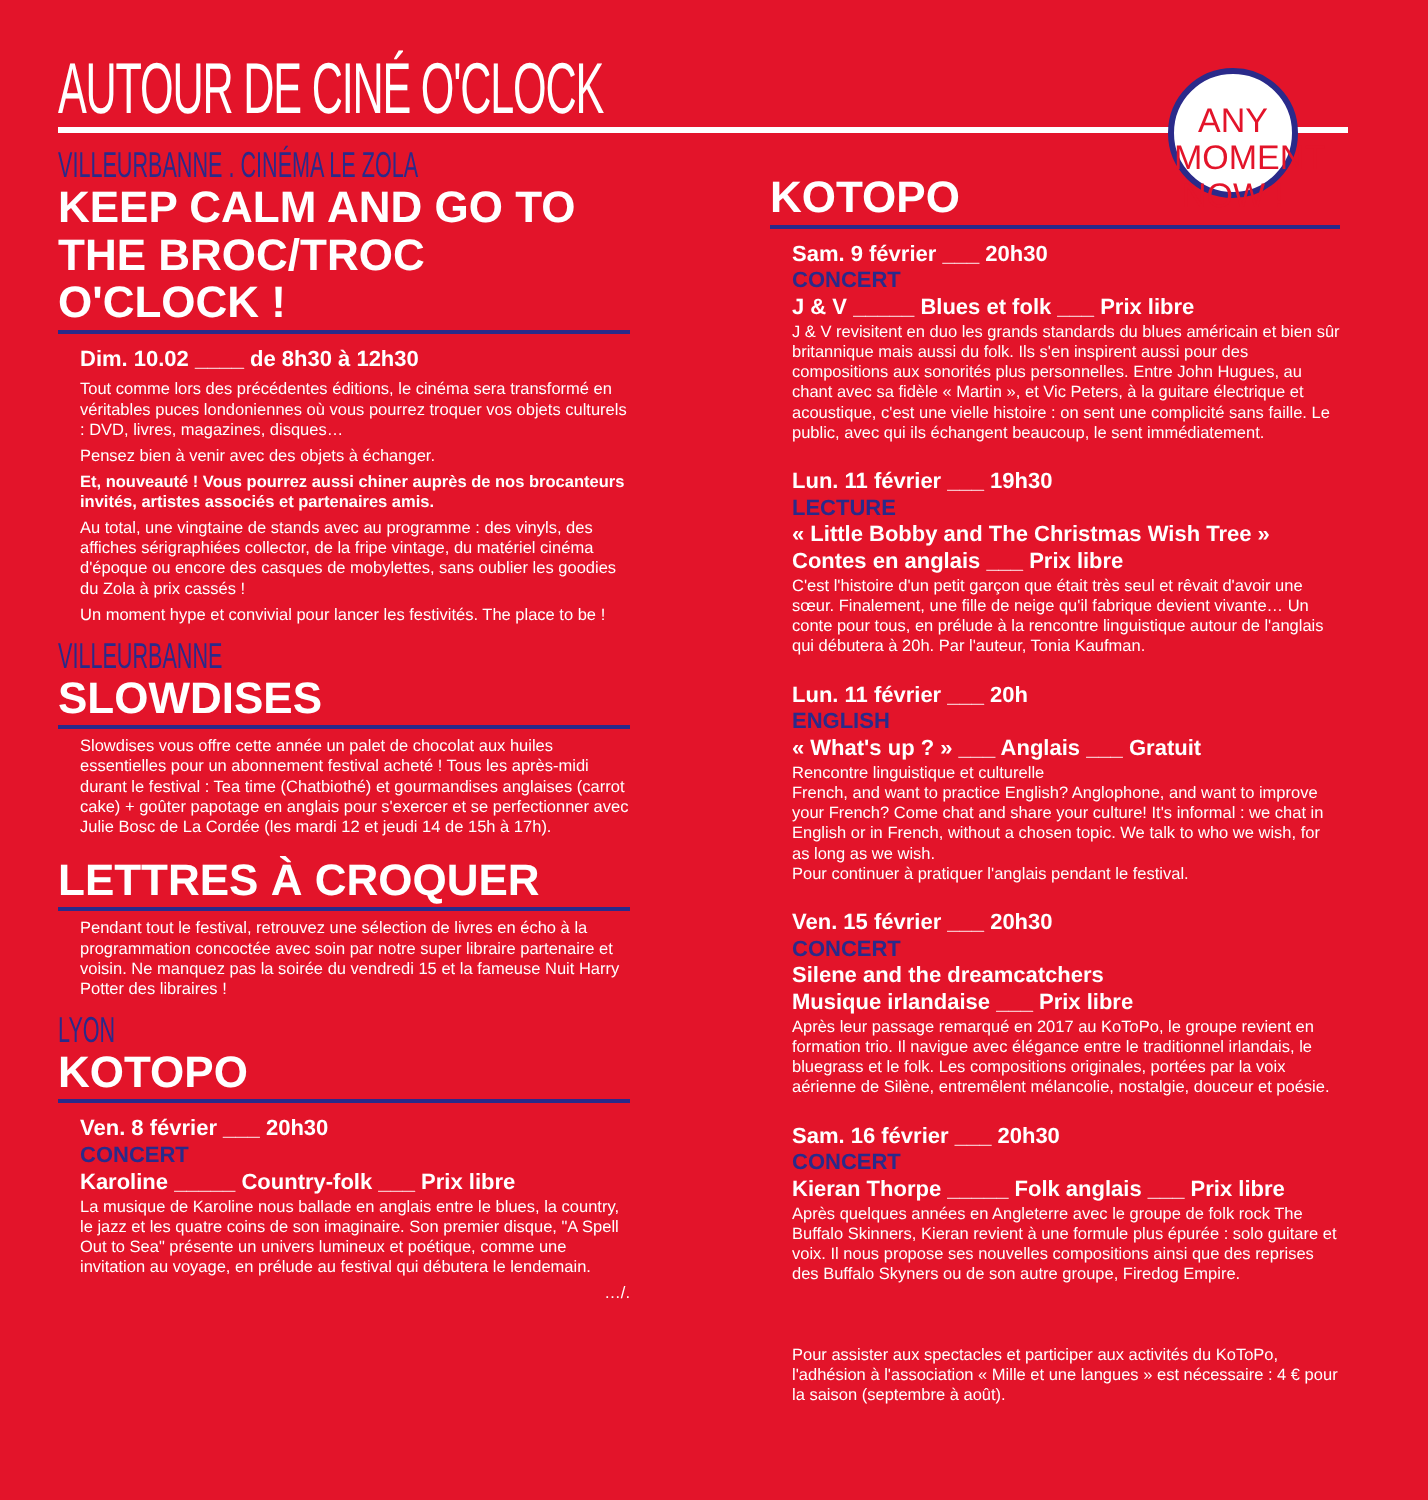AUTOUR DE CINÉ O'CLOCK
ANY MOMENT
NOW !
VILLEURBANNE . CINÉMA LE ZOLA
KEEP CALM AND GO TO THE BROC/TROC O'CLOCK !
Dim. 10.02 ____ de 8h30 à 12h30
Tout comme lors des précédentes éditions, le cinéma sera transformé en véritables puces londoniennes où vous pourrez troquer vos objets culturels : DVD, livres, magazines, disques…
Pensez bien à venir avec des objets à échanger.
Et, nouveauté ! Vous pourrez aussi chiner auprès de nos brocanteurs invités, artistes associés et partenaires amis.
Au total, une vingtaine de stands avec au programme : des vinyls, des affiches sérigraphiées collector, de la fripe vintage, du matériel cinéma d'époque ou encore des casques de mobylettes, sans oublier les goodies du Zola à prix cassés !
Un moment hype et convivial pour lancer les festivités. The place to be !
VILLEURBANNE
SLOWDISES
Slowdises vous offre cette année un palet de chocolat aux huiles essentielles pour un abonnement festival acheté ! Tous les après-midi durant le festival : Tea time (Chatbiothé) et gourmandises anglaises (carrot cake) + goûter papotage en anglais pour s'exercer et se perfectionner avec Julie Bosc de La Cordée (les mardi 12 et jeudi 14 de 15h à 17h).
LETTRES À CROQUER
Pendant tout le festival, retrouvez une sélection de livres en écho à la programmation concoctée avec soin par notre super libraire partenaire et voisin. Ne manquez pas la soirée du vendredi 15 et la fameuse Nuit Harry Potter des libraires !
LYON
KOTOPO
Ven. 8 février ___ 20h30
CONCERT
Karoline _____ Country-folk ___ Prix libre
La musique de Karoline nous ballade en anglais entre le blues, la country, le jazz et les quatre coins de son imaginaire. Son premier disque, "A Spell Out to Sea" présente un univers lumineux et poétique, comme une invitation au voyage, en prélude au festival qui débutera le lendemain.
…/.
KOTOPO
Sam. 9 février ___ 20h30
CONCERT
J & V _____ Blues et folk ___ Prix libre
J & V revisitent en duo les grands standards du blues américain et bien sûr britannique mais aussi du folk. Ils s'en inspirent aussi pour des compositions aux sonorités plus personnelles. Entre John Hugues, au chant avec sa fidèle « Martin », et Vic Peters, à la guitare électrique et acoustique, c'est une vielle histoire : on sent une complicité sans faille. Le public, avec qui ils échangent beaucoup, le sent immédiatement.
Lun. 11 février ___ 19h30
LECTURE
« Little Bobby and The Christmas Wish Tree »
Contes en anglais ___ Prix libre
C'est l'histoire d'un petit garçon que était très seul et rêvait d'avoir une sœur. Finalement, une fille de neige qu'il fabrique devient vivante… Un conte pour tous, en prélude à la rencontre linguistique autour de l'anglais qui débutera à 20h. Par l'auteur, Tonia Kaufman.
Lun. 11 février ___ 20h
ENGLISH
« What's up ? » ___ Anglais ___ Gratuit
Rencontre linguistique et culturelle
French, and want to practice English? Anglophone, and want to improve your French? Come chat and share your culture! It's informal : we chat in English or in French, without a chosen topic. We talk to who we wish, for as long as we wish.
Pour continuer à pratiquer l'anglais pendant le festival.
Ven. 15 février ___ 20h30
CONCERT
Silene and the dreamcatchers
Musique irlandaise ___ Prix libre
Après leur passage remarqué en 2017 au KoToPo, le groupe revient en formation trio. Il navigue avec élégance entre le traditionnel irlandais, le bluegrass et le folk. Les compositions originales, portées par la voix aérienne de Silène, entremêlent mélancolie, nostalgie, douceur et poésie.
Sam. 16 février ___ 20h30
CONCERT
Kieran Thorpe _____ Folk anglais ___ Prix libre
Après quelques années en Angleterre avec le groupe de folk rock The Buffalo Skinners, Kieran revient à une formule plus épurée : solo guitare et voix. Il nous propose ses nouvelles compositions ainsi que des reprises des Buffalo Skyners ou de son autre groupe, Firedog Empire.
Pour assister aux spectacles et participer aux activités du KoToPo, l'adhésion à l'association « Mille et une langues » est nécessaire : 4 € pour la saison (septembre à août).